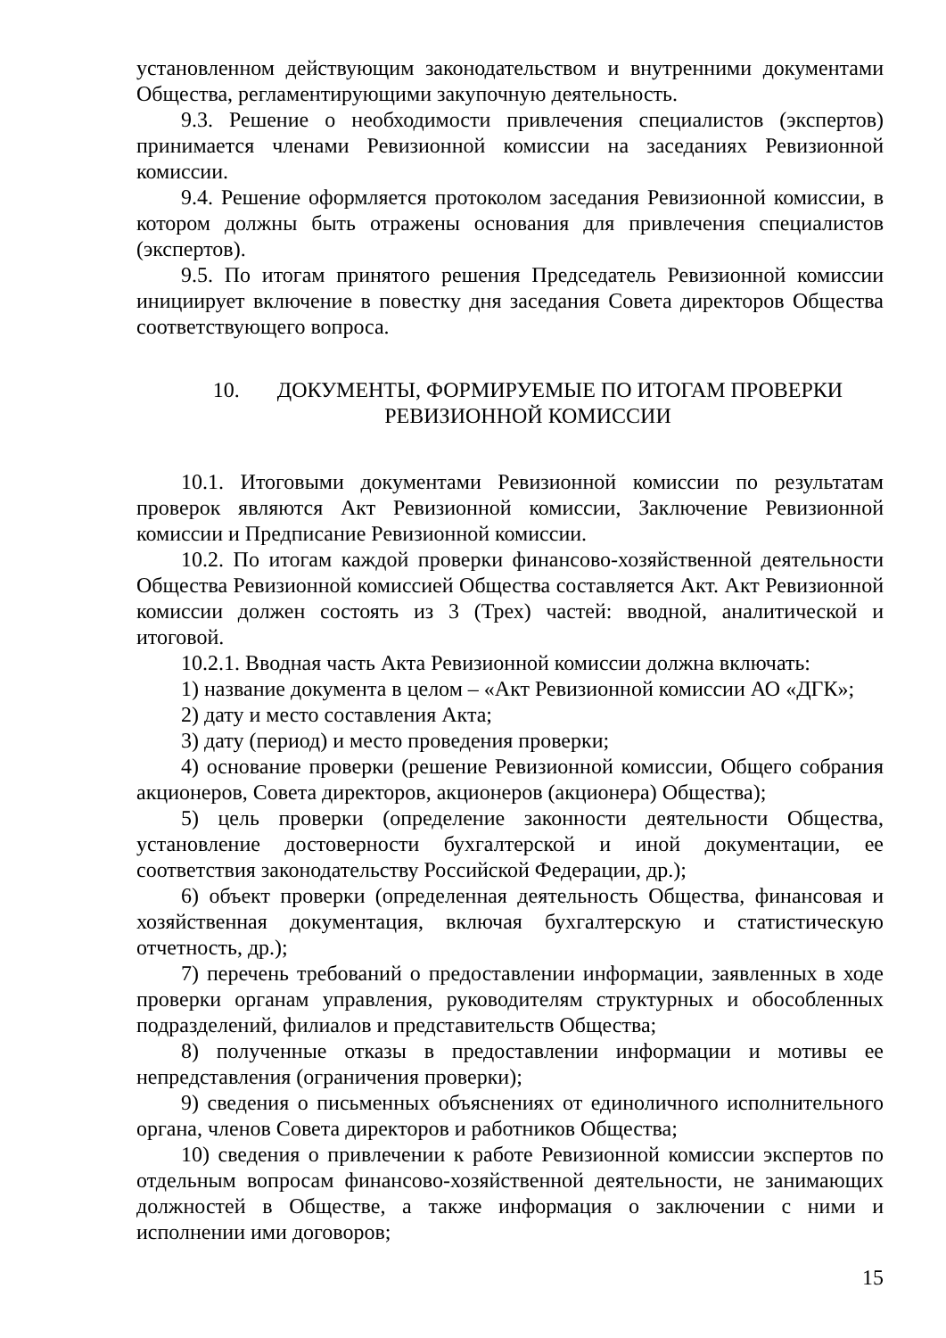установленном действующим законодательством и внутренними документами Общества, регламентирующими закупочную деятельность.
9.3. Решение о необходимости привлечения специалистов (экспертов) принимается членами Ревизионной комиссии на заседаниях Ревизионной комиссии.
9.4. Решение оформляется протоколом заседания Ревизионной комиссии, в котором должны быть отражены основания для привлечения специалистов (экспертов).
9.5. По итогам принятого решения Председатель Ревизионной комиссии инициирует включение в повестку дня заседания Совета директоров Общества соответствующего вопроса.
10. ДОКУМЕНТЫ, ФОРМИРУЕМЫЕ ПО ИТОГАМ ПРОВЕРКИ
РЕВИЗИОННОЙ КОМИССИИ
10.1. Итоговыми документами Ревизионной комиссии по результатам проверок являются Акт Ревизионной комиссии, Заключение Ревизионной комиссии и Предписание Ревизионной комиссии.
10.2. По итогам каждой проверки финансово-хозяйственной деятельности Общества Ревизионной комиссией Общества составляется Акт. Акт Ревизионной комиссии должен состоять из 3 (Трех) частей: вводной, аналитической и итоговой.
10.2.1. Вводная часть Акта Ревизионной комиссии должна включать:
1) название документа в целом – «Акт Ревизионной комиссии АО «ДГК»;
2) дату и место составления Акта;
3) дату (период) и место проведения проверки;
4) основание проверки (решение Ревизионной комиссии, Общего собрания акционеров, Совета директоров, акционеров (акционера) Общества);
5) цель проверки (определение законности деятельности Общества, установление достоверности бухгалтерской и иной документации, ее соответствия законодательству Российской Федерации, др.);
6) объект проверки (определенная деятельность Общества, финансовая и хозяйственная документация, включая бухгалтерскую и статистическую отчетность, др.);
7) перечень требований о предоставлении информации, заявленных в ходе проверки органам управления, руководителям структурных и обособленных подразделений, филиалов и представительств Общества;
8) полученные отказы в предоставлении информации и мотивы ее непредставления (ограничения проверки);
9) сведения о письменных объяснениях от единоличного исполнительного органа, членов Совета директоров и работников Общества;
10) сведения о привлечении к работе Ревизионной комиссии экспертов по отдельным вопросам финансово-хозяйственной деятельности, не занимающих должностей в Обществе, а также информация о заключении с ними и исполнении ими договоров;
15